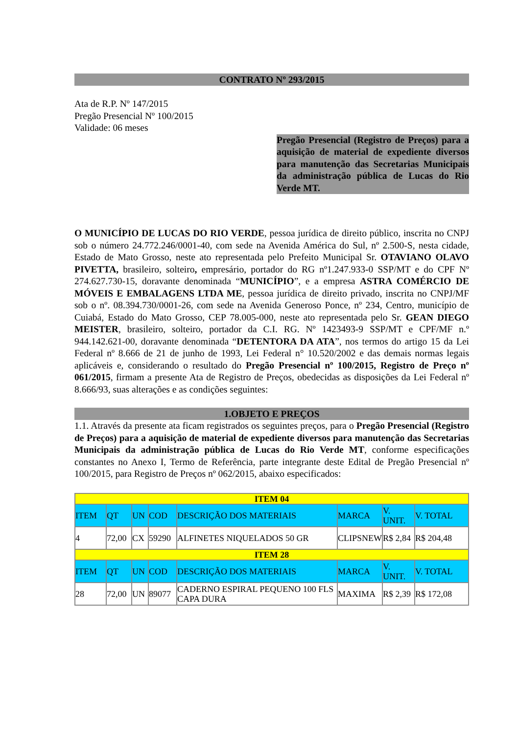CONTRATO Nº 293/2015
Ata de R.P. Nº 147/2015
Pregão Presencial Nº 100/2015
Validade: 06 meses
Pregão Presencial (Registro de Preços) para a aquisição de material de expediente diversos para manutenção das Secretarias Municipais da administração pública de Lucas do Rio Verde MT.
O MUNICÍPIO DE LUCAS DO RIO VERDE, pessoa jurídica de direito público, inscrita no CNPJ sob o número 24.772.246/0001-40, com sede na Avenida América do Sul, nº 2.500-S, nesta cidade, Estado de Mato Grosso, neste ato representada pelo Prefeito Municipal Sr. OTAVIANO OLAVO PIVETTA, brasileiro, solteiro, empresário, portador do RG nº1.247.933-0 SSP/MT e do CPF Nº 274.627.730-15, doravante denominada “MUNICÍPIO”, e a empresa ASTRA COMÉRCIO DE MÓVEIS E EMBALAGENS LTDA ME, pessoa jurídica de direito privado, inscrita no CNPJ/MF sob o nº. 08.394.730/0001-26, com sede na Avenida Generoso Ponce, nº 234, Centro, município de Cuiabá, Estado do Mato Grosso, CEP 78.005-000, neste ato representada pelo Sr. GEAN DIEGO MEISTER, brasileiro, solteiro, portador da C.I. RG. Nº 1423493-9 SSP/MT e CPF/MF n.º 944.142.621-00, doravante denominada “DETENTORA DA ATA”, nos termos do artigo 15 da Lei Federal nº 8.666 de 21 de junho de 1993, Lei Federal n° 10.520/2002 e das demais normas legais aplicáveis e, considerando o resultado do Pregão Presencial nº 100/2015, Registro de Preço nº 061/2015, firmam a presente Ata de Registro de Preços, obedecidas as disposições da Lei Federal nº 8.666/93, suas alterações e as condições seguintes:
1.OBJETO E PREÇOS
1.1. Através da presente ata ficam registrados os seguintes preços, para o Pregão Presencial (Registro de Preços) para a aquisição de material de expediente diversos para manutenção das Secretarias Municipais da administração pública de Lucas do Rio Verde MT, conforme especificações constantes no Anexo I, Termo de Referência, parte integrante deste Edital de Pregão Presencial nº 100/2015, para Registro de Preços nº 062/2015, abaixo especificados:
| ITEM 04 | | | | | | | |
| ITEM | QT | UN | COD | DESCRIÇÃO DOS MATERIAIS | MARCA | V. UNIT. | V. TOTAL |
| 4 | 72,00 | CX | 59290 | ALFINETES NIQUELADOS 50 GR | CLIPSNEW | R$ 2,84 | R$ 204,48 |
| ITEM 28 | | | | | | | |
| ITEM | QT | UN | COD | DESCRIÇÃO DOS MATERIAIS | MARCA | V. UNIT. | V. TOTAL |
| 28 | 72,00 | UN | 89077 | CADERNO ESPIRAL PEQUENO 100 FLS CAPA DURA | MAXIMA | R$ 2,39 | R$ 172,08 |